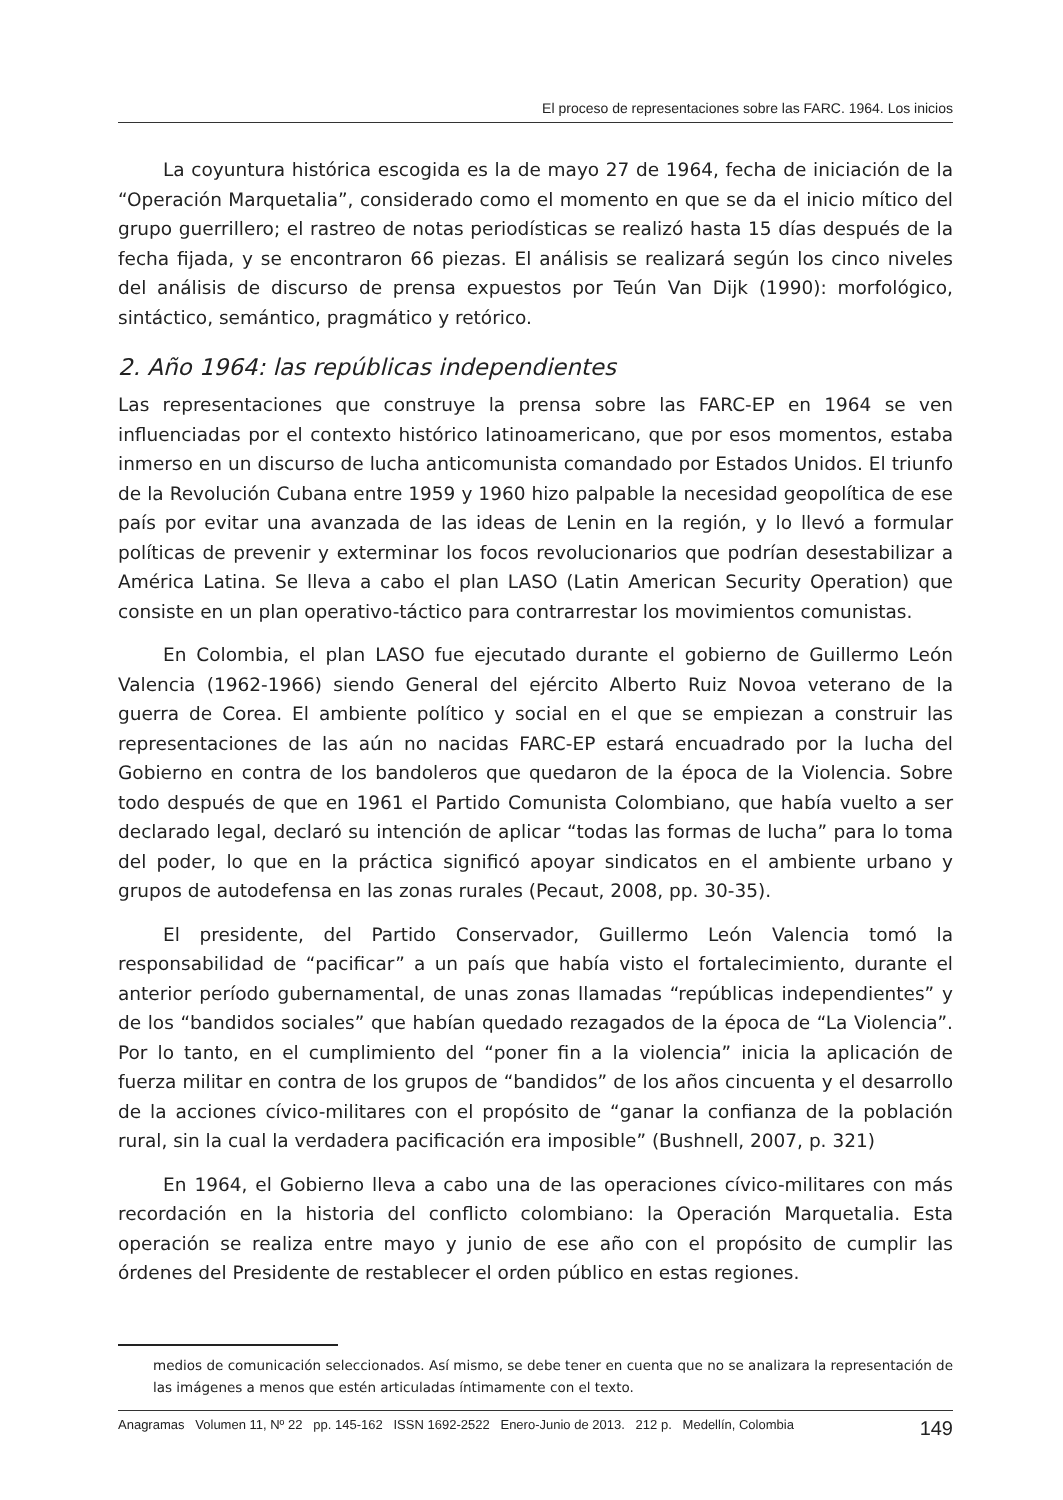El proceso de representaciones sobre las FARC. 1964. Los inicios
La coyuntura histórica escogida es la de mayo 27 de 1964, fecha de iniciación de la “Operación Marquetalia”, considerado como el momento en que se da el inicio mítico del grupo guerrillero; el rastreo de notas periodísticas se realizó hasta 15 días después de la fecha fijada, y se encontraron 66 piezas. El análisis se realizará según los cinco niveles del análisis de discurso de prensa expuestos por Teún Van Dijk (1990): morfológico, sintáctico, semántico, pragmático y retórico.
2. Año 1964: las repúblicas independientes
Las representaciones que construye la prensa sobre las FARC-EP en 1964 se ven influenciadas por el contexto histórico latinoamericano, que por esos momentos, estaba inmerso en un discurso de lucha anticomunista comandado por Estados Unidos. El triunfo de la Revolución Cubana entre 1959 y 1960 hizo palpable la necesidad geopolítica de ese país por evitar una avanzada de las ideas de Lenin en la región, y lo llevó a formular políticas de prevenir y exterminar los focos revolucionarios que podrían desestabilizar a América Latina. Se lleva a cabo el plan LASO (Latin American Security Operation) que consiste en un plan operativo-táctico para contrarrestar los movimientos comunistas.
En Colombia, el plan LASO fue ejecutado durante el gobierno de Guillermo León Valencia (1962-1966) siendo General del ejército Alberto Ruiz Novoa veterano de la guerra de Corea. El ambiente político y social en el que se empiezan a construir las representaciones de las aún no nacidas FARC-EP estará encuadrado por la lucha del Gobierno en contra de los bandoleros que quedaron de la época de la Violencia. Sobre todo después de que en 1961 el Partido Comunista Colombiano, que había vuelto a ser declarado legal, declaró su intención de aplicar “todas las formas de lucha” para lo toma del poder, lo que en la práctica significó apoyar sindicatos en el ambiente urbano y grupos de autodefensa en las zonas rurales (Pecaut, 2008, pp. 30-35).
El presidente, del Partido Conservador, Guillermo León Valencia tomó la responsabilidad de “pacificar” a un país que había visto el fortalecimiento, durante el anterior período gubernamental, de unas zonas llamadas “repúblicas independientes” y de los “bandidos sociales” que habían quedado rezagados de la época de “La Violencia”. Por lo tanto, en el cumplimiento del “poner fin a la violencia” inicia la aplicación de fuerza militar en contra de los grupos de “bandidos” de los años cincuenta y el desarrollo de la acciones cívico-militares con el propósito de “ganar la confianza de la población rural, sin la cual la verdadera pacificación era imposible” (Bushnell, 2007, p. 321)
En 1964, el Gobierno lleva a cabo una de las operaciones cívico-militares con más recordación en la historia del conflicto colombiano: la Operación Marquetalia. Esta operación se realiza entre mayo y junio de ese año con el propósito de cumplir las órdenes del Presidente de restablecer el orden público en estas regiones.
medios de comunicación seleccionados. Así mismo, se debe tener en cuenta que no se analizara la representación de las imágenes a menos que estén articuladas íntimamente con el texto.
Anagramas Volumen 11, Nº 22 pp. 145-162 ISSN 1692-2522 Enero-Junio de 2013. 212 p. Medellín, Colombia 149